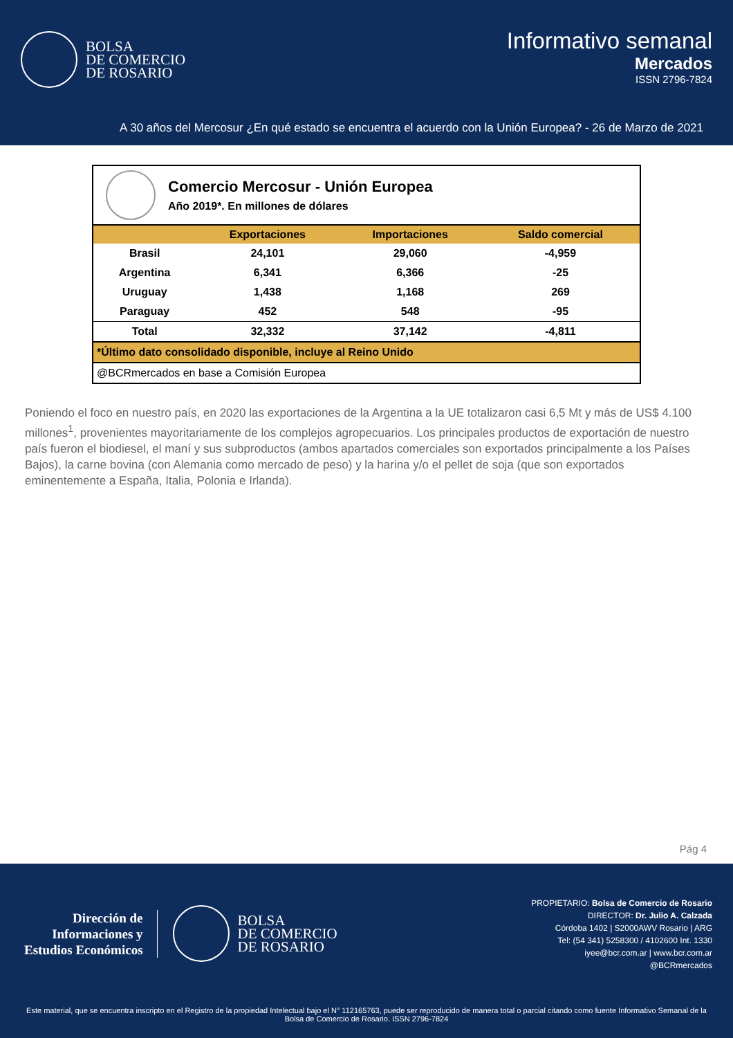BOLSA
DE COMERCIO
DE ROSARIO
Informativo semanal
Mercados
ISSN 2796-7824
A 30 años del Mercosur ¿En qué estado se encuentra el acuerdo con la Unión Europea? - 26 de Marzo de 2021
Comercio Mercosur - Unión Europea
Año 2019*. En millones de dólares
| | Exportaciones | Importaciones | Saldo comercial |
| --- | --- | --- | --- |
| Brasil | 24,101 | 29,060 | -4,959 |
| Argentina | 6,341 | 6,366 | -25 |
| Uruguay | 1,438 | 1,168 | 269 |
| Paraguay | 452 | 548 | -95 |
| Total | 32,332 | 37,142 | -4,811 |
| *Último dato consolidado disponible, incluye al Reino Unido | | | |
| @BCRmercados en base a Comisión Europea | | | |
Poniendo el foco en nuestro país, en 2020 las exportaciones de la Argentina a la UE totalizaron casi 6,5 Mt y más de US$ 4.100 millones<sup>1</sup>, provenientes mayoritariamente de los complejos agropecuarios. Los principales productos de exportación de nuestro país fueron el biodiesel, el maní y sus subproductos (ambos apartados comerciales son exportados principalmente a los Países Bajos), la carne bovina (con Alemania como mercado de peso) y la harina y/o el pellet de soja (que son exportados eminentemente a España, Italia, Polonia e Irlanda).
Pág 4
Dirección de
Informaciones y
Estudios Económicos
BOLSA
DE COMERCIO
DE ROSARIO
PROPIETARIO: Bolsa de Comercio de Rosario
DIRECTOR: Dr. Julio A. Calzada
Córdoba 1402 | S2000AWV Rosario | ARG
Tel: (54 341) 5258300 / 4102600 Int. 1330
iyee@bcr.com.ar | www.bcr.com.ar
@BCRmercados
Este material, que se encuentra inscripto en el Registro de la propiedad Intelectual bajo el N° 112165763, puede ser reproducido de manera total o parcial citando como fuente Informativo Semanal de la Bolsa de Comercio de Rosario. ISSN 2796-7824